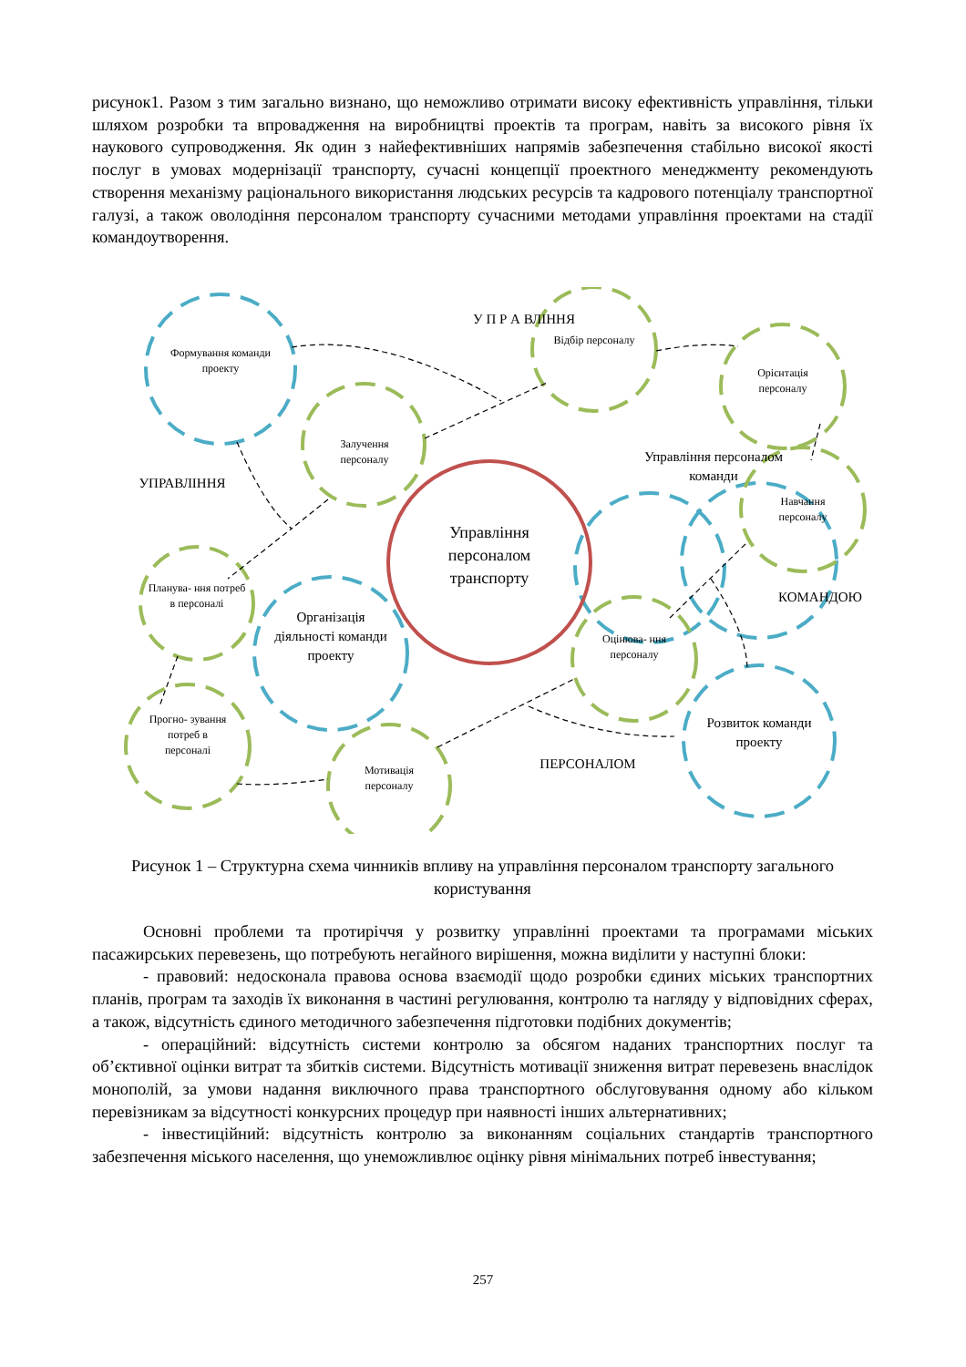рисунок1. Разом з тим загально визнано, що неможливо отримати високу ефективність управління, тільки шляхом розробки та впровадження на виробництві проектів та програм, навіть за високого рівня їх наукового супроводження. Як один з найефективніших напрямів забезпечення стабільно високої якості послуг в умовах модернізації транспорту, сучасні концепції проектного менеджменту рекомендують створення механізму раціонального використання людських ресурсів та кадрового потенціалу транспортної галузі, а також оволодіння персоналом транспорту сучасними методами управління проектами на стадії командоутворення.
Формування команди проекту
Відбір персоналу
У П Р А ВЛІННЯ
Орієнтація персоналу
Залучення персоналу
Управління персоналом команди
УПРАВЛІННЯ
Навчання персоналу
Управління персоналом транспорту
Планува- ння потреб в персоналі
КОМАНДОЮ
Організація діяльності команди проекту
Оцінюва- ння персоналу
Прогно- зування потреб в персоналі
Розвиток команди проекту
Мотивація персоналу
ПЕРСОНАЛОМ
Рисунок 1 – Структурна схема чинників впливу на управління персоналом транспорту загального користування
Основні проблеми та протиріччя у розвитку управлінні проектами та програмами міських пасажирських перевезень, що потребують негайного вирішення, можна виділити у наступні блоки:
- правовий: недосконала правова основа взаємодії щодо розробки єдиних міських транспортних планів, програм та заходів їх виконання в частині регулювання, контролю та нагляду у відповідних сферах, а також, відсутність єдиного методичного забезпечення підготовки подібних документів;
- операційний: відсутність системи контролю за обсягом наданих транспортних послуг та об’єктивної оцінки витрат та збитків системи. Відсутність мотивації зниження витрат перевезень внаслідок монополій, за умови надання виключного права транспортного обслуговування одному або кільком перевізникам за відсутності конкурсних процедур при наявності інших альтернативних;
- інвестиційний: відсутність контролю за виконанням соціальних стандартів транспортного забезпечення міського населення, що унеможливлює оцінку рівня мінімальних потреб інвестування;
257